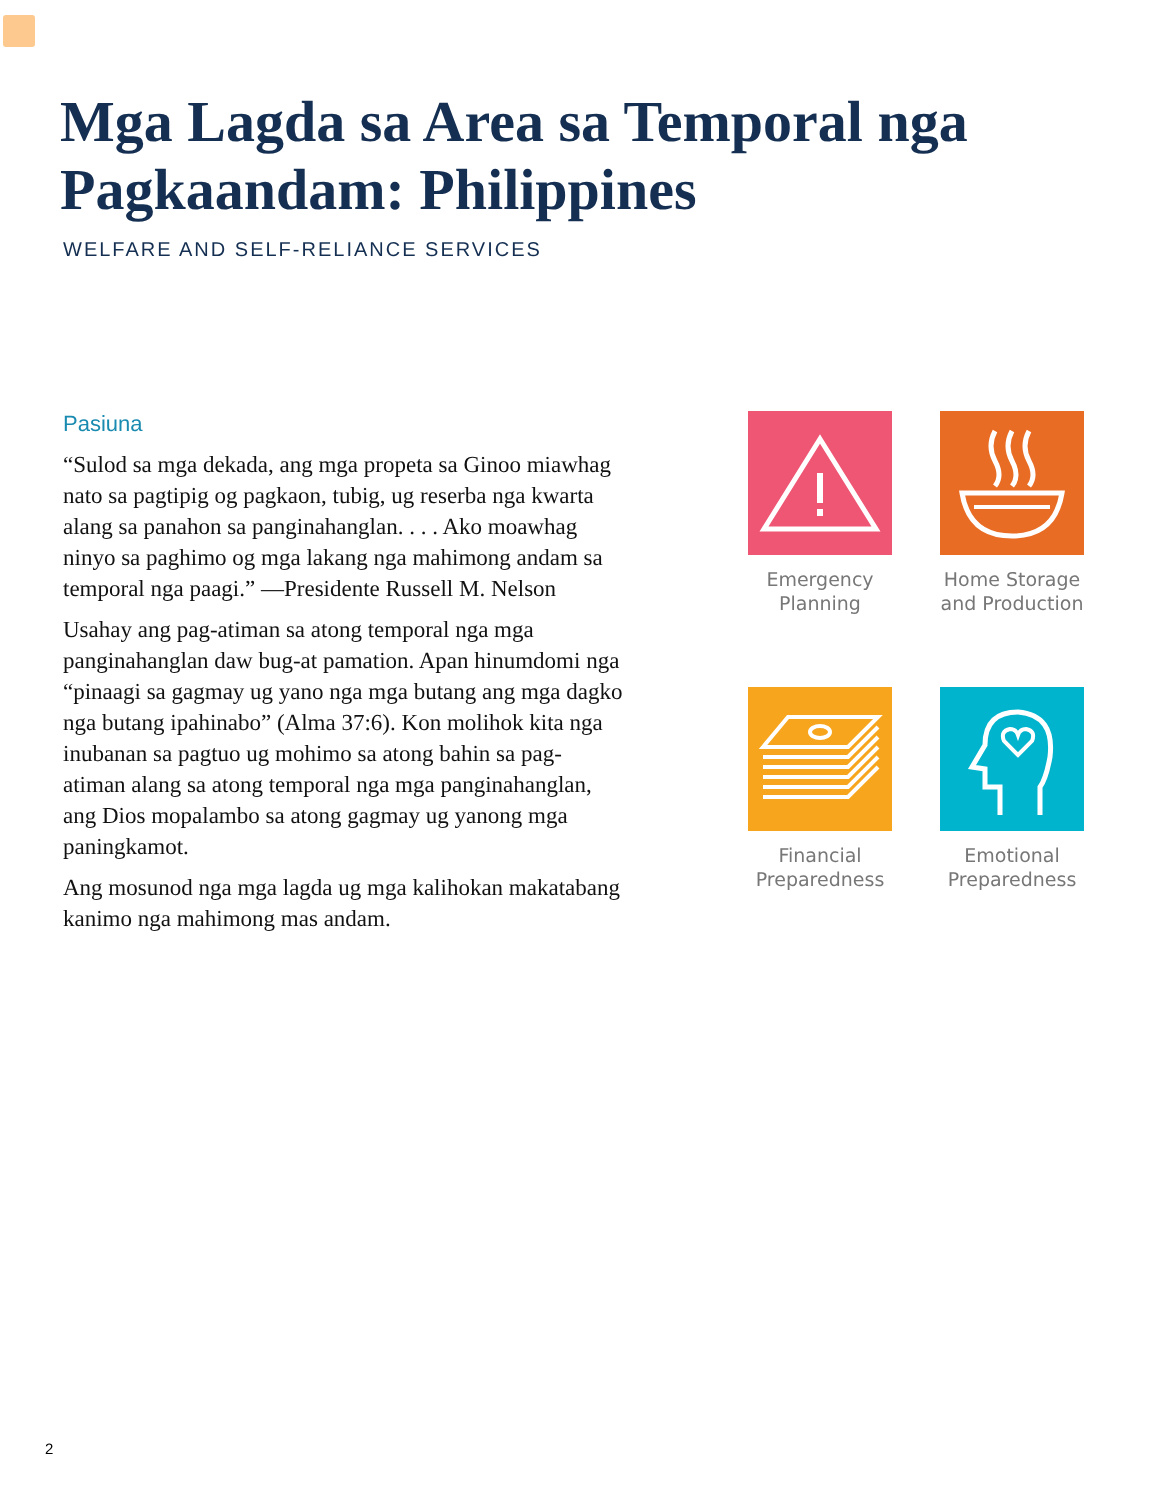Mga Lagda sa Area sa Temporal nga Pagkaandam: Philippines
WELFARE AND SELF-RELIANCE SERVICES
Pasiuna
“Sulod sa mga dekada, ang mga propeta sa Ginoo miawhag nato sa pagtipig og pagkaon, tubig, ug reserba nga kwarta alang sa panahon sa panginahanglan. . . . Ako moawhag ninyo sa paghimo og mga lakang nga mahimong andam sa temporal nga paagi.” —Presidente Russell M. Nelson
Usahay ang pag-atiman sa atong temporal nga mga panginahanglan daw bug-at pamation. Apan hinumdomi nga “pinaagi sa gagmay ug yano nga mga butang ang mga dagko nga butang ipahinabo” (Alma 37:6). Kon molihok kita nga inubanan sa pagtuo ug mohimo sa atong bahin sa pag-atiman alang sa atong temporal nga mga panginahanglan, ang Dios mopalambo sa atong gagmay ug yanong mga paningkamot.
Ang mosunod nga mga lagda ug mga kalihokan makatabang kanimo nga mahimong mas andam.
Emergency Planning
Home Storage and Production
Financial Preparedness
Emotional Preparedness
2